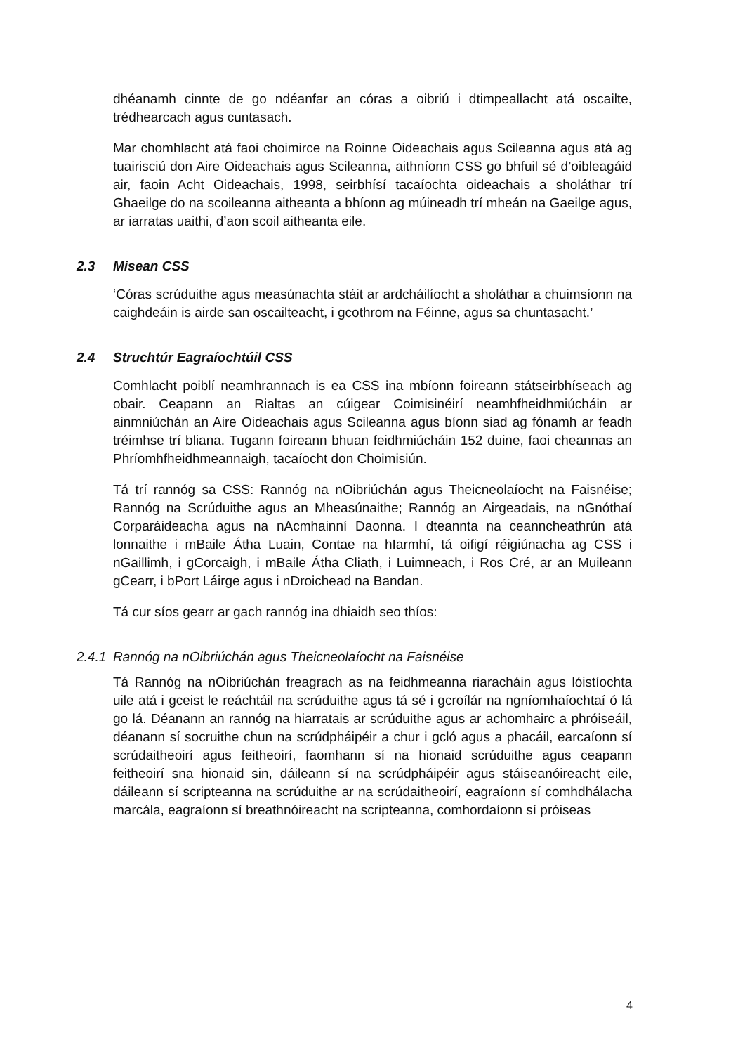dhéanamh cinnte de go ndéanfar an córas a oibriú i dtimpeallacht atá oscailte, trédhearcach agus cuntasach.
Mar chomhlacht atá faoi choimirce na Roinne Oideachais agus Scileanna agus atá ag tuairisciú don Aire Oideachais agus Scileanna, aithníonn CSS go bhfuil sé d’oibleagáid air, faoin Acht Oideachais, 1998, seirbhísí tacaíochta oideachais a sholáthar trí Ghaeilge do na scoileanna aitheanta a bhíonn ag múineadh trí mheán na Gaeilge agus, ar iarratas uaithi, d’aon scoil aitheanta eile.
2.3 Misean CSS
‘Córas scrúduithe agus measúnachta stáit ar ardcháilíocht a sholáthar a chuimsíonn na caighdeáin is airde san oscailteacht, i gcothrom na Féinne, agus sa chuntasacht.’
2.4 Struchtúr Eagraíochtúil CSS
Comhlacht poiblí neamhrannach is ea CSS ina mbíonn foireann státseirbhíseach ag obair. Ceapann an Rialtas an cúigear Coimisinéirí neamhfheidhmiúcháin ar ainmniúchán an Aire Oideachais agus Scileanna agus bíonn siad ag fónamh ar feadh tréimhse trí bliana. Tugann foireann bhuan feidhmiúcháin 152 duine, faoi cheannas an Phríomhfheidhmeannaigh, tacaíocht don Choimisiún.
Tá trí rannóg sa CSS: Rannóg na nOibriúchán agus Theicneolaíocht na Faisnéise; Rannóg na Scrúduithe agus an Mheasúnaithe; Rannóg an Airgeadais, na nGnóthaí Corparáideacha agus na nAcmhainní Daonna. I dteannta na ceanncheathrún atá lonnaithe i mBaile Átha Luain, Contae na hIarmhí, tá oifigí réigiúnacha ag CSS i nGaillimh, i gCorcaigh, i mBaile Átha Cliath, i Luimneach, i Ros Cré, ar an Muileann gCearr, i bPort Láirge agus i nDroichead na Bandan.
Tá cur síos gearr ar gach rannóg ina dhiaidh seo thíos:
2.4.1 Rannóg na nOibriúchán agus Theicneolaíocht na Faisnéise
Tá Rannóg na nOibriúchán freagrach as na feidhmeanna riaracháin agus lóistíochta uile atá i gceist le reáchtáil na scrúduithe agus tá sé i gcroílár na ngníomhaíochtaí ó lá go lá. Déanann an rannóg na hiarratais ar scrúduithe agus ar achomhairc a phróiseáil, déanann sí socruithe chun na scrúdpháipéir a chur i gcló agus a phacáil, earcaíonn sí scrúdaitheoirí agus feitheoirí, faomhann sí na hionaid scrúduithe agus ceapann feitheoirí sna hionaid sin, dáileann sí na scrúdpháipéir agus stáiseanóireacht eile, dáileann sí scripteanna na scrúduithe ar na scrúdaitheoirí, eagraíonn sí comhdhálacha marcála, eagraíonn sí breathnóireacht na scripteanna, comhordaíonn sí próiseas
4